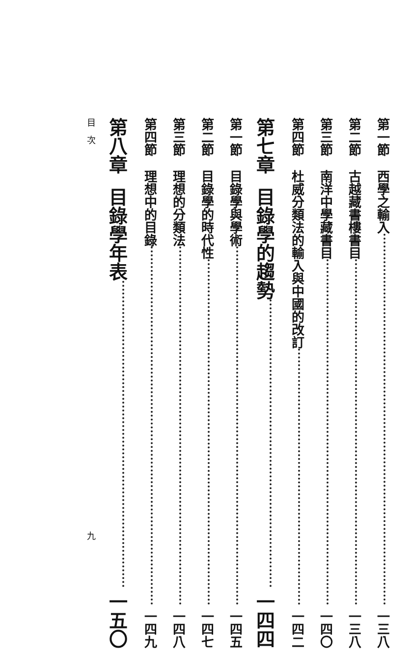第一節 西學之輸入 一三八
第二節 古越藏書樓書目 一三八
第三節 南洋中學藏書目 一四〇
第四節 杜威分類法的輸入與中國的改訂 一四二
第七章 目錄學的趨勢 一四四
第一節 目錄學與學術 一四五
第二節 目錄學的時代性 一四七
第三節 理想的分類法 一四八
第四節 理想中的目錄 一四九
第八章 目錄學年表 一五〇
目　次 九